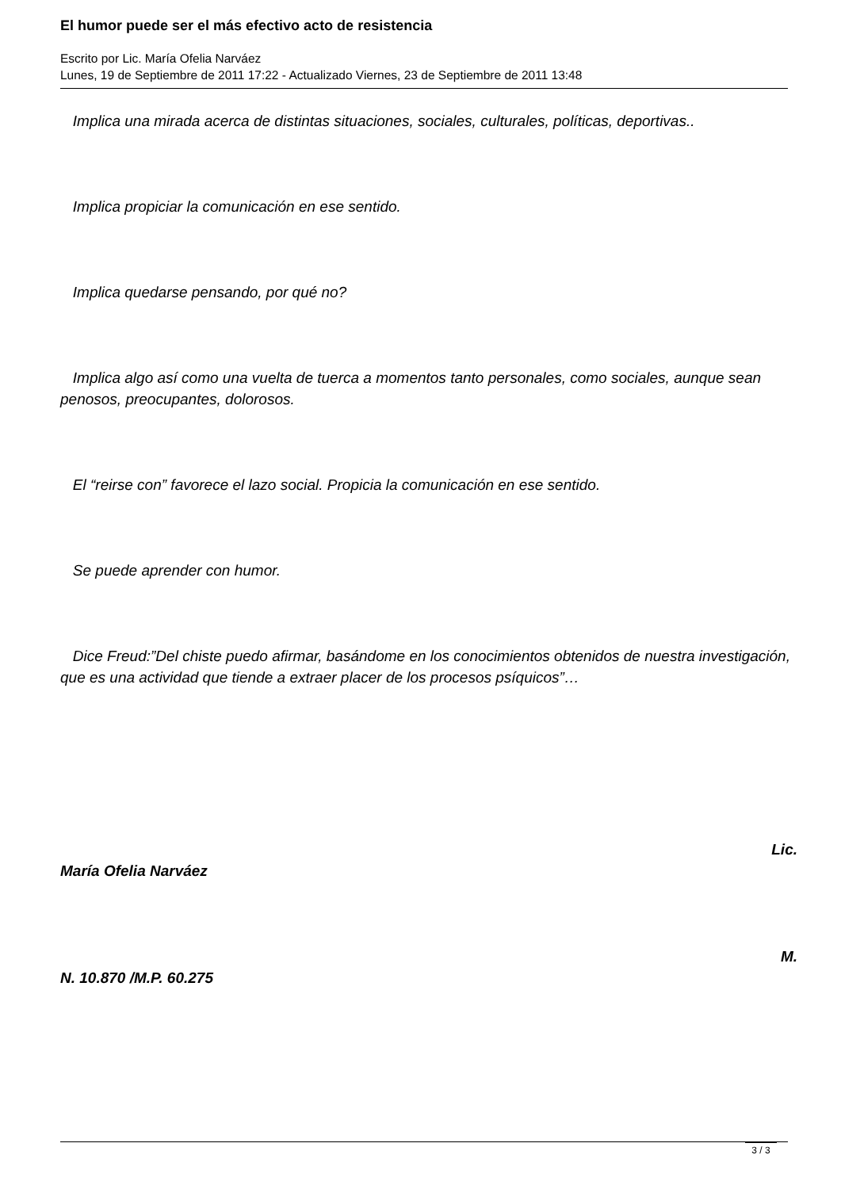El humor puede ser el más efectivo acto de resistencia
Escrito por Lic. María Ofelia Narváez
Lunes, 19 de Septiembre de 2011 17:22 - Actualizado Viernes, 23 de Septiembre de 2011 13:48
Implica una mirada acerca de distintas situaciones, sociales, culturales, políticas, deportivas..
Implica propiciar la comunicación en ese sentido.
Implica quedarse pensando, por qué no?
Implica algo así como una vuelta de tuerca a momentos tanto personales, como sociales, aunque sean penosos, preocupantes, dolorosos.
El “reirse con” favorece el lazo social. Propicia la comunicación en ese sentido.
Se puede aprender con humor.
Dice Freud:”Del chiste puedo afirmar, basándome en los conocimientos obtenidos de nuestra investigación, que es una actividad que tiende a extraer placer de los procesos psíquicos”…
Lic.
María Ofelia Narváez
M.
N. 10.870 /M.P. 60.275
3 / 3